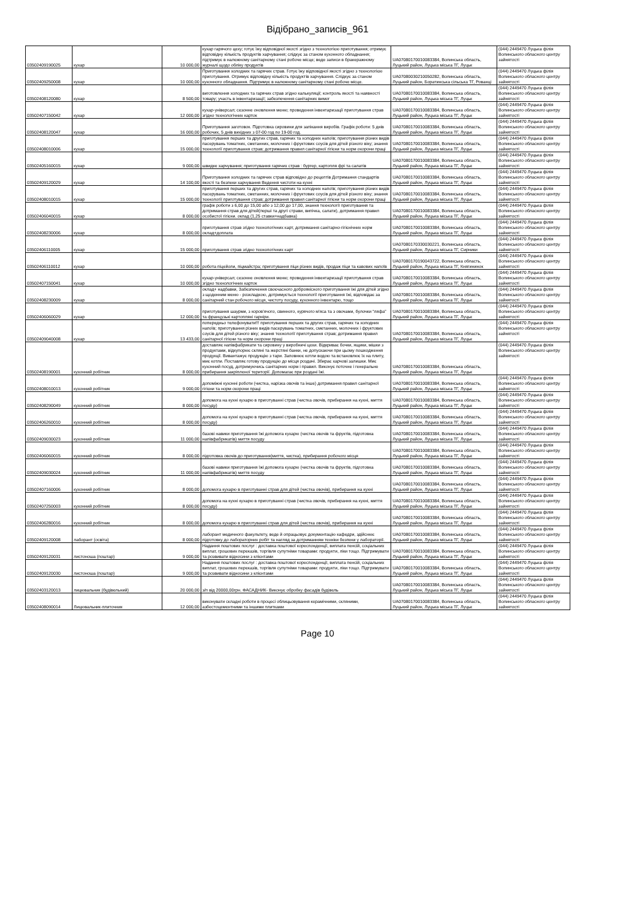Відібрано_записів_961
| 03502409190025 | кухар | 10 000,00 | кухар гарячого цеху; готує їжу відповідної якості згідно з технологією приготування; отримує відповідну кількість продуктів харчування; слідкує за станом кухонного обладнання; підтримує в належному санітарному стані робоче місце; веде записи в бракеражному журналі щодо обліку продуктів | UA07080170010083384, Волинська область, Луцький район, Луцька міська ТГ, Луцьк | (044) 2449470 Луцька філія Волинського обласного центру зайнятості |
| 03502409250008 | кухар | 10 000,00 | Приготування холодних та гарячих страв. Готує їжу відповідної якості згідно з технологією приготування. Отримує відповідну кількість продуктів харчування. Слідкує за станом кухонного обладнання. Підтримує в належному санітарному стані робоче місце. | UA07080030210050282, Волинська область, Луцький район, Боратинська сільська ТГ, Рованці | (044) 2449470 Луцька філія Волинського обласного центру зайнятості |
| 03502408120080 | кухар | 8 500,00 | виготовлення холодних та гарячих страв згідно калькуляції; контроль якості та наявності товару; участь в інвентаризації; забезпечення санітарних вимог | UA07080170010083384, Волинська область, Луцький район, Луцька міська ТГ, Луцьк | (044) 2449470 Луцька філія Волинського обласного центру зайнятості |
| 03502407150042 | кухар | 12 000,00 | кухар-універсал; сезонне оновлення меню; проведення інвентаризації приготування страв згідно технологічних карток | UA07080170010083384, Волинська область, Луцький район, Луцька міська ТГ, Луцьк | (044) 2449470 Луцька філія Волинського обласного центру зайнятості |
| 03502408120047 | кухар | 16 000,00 | Приготування заготовок. Підготовка сировини для запікання виробів. Графік роботи: 5 днів робочих, 5 днів вихідних з 07-00 год по 19-00 год. | UA07080170010083384, Волинська область, Луцький район, Луцька міська ТГ, Луцьк | (044) 2449470 Луцька філія Волинського обласного центру зайнятості |
| 03502408010006 | кухар | 15 000,00 | приготування перших та других страв, гарячих та холодних напоїв; приготування різних видів пасерувань томатних, сметанних, молочних і фруктових соусів для дітей різного віку; знання технології приготування страв; дотримання правил санітарної гігієни та норм охорони праці | UA07080170010083384, Волинська область, Луцький район, Луцька міська ТГ, Луцьк | (044) 2449470 Луцька філія Волинського обласного центру зайнятості |
| 03502405160015 | кухар | 9 000,00 | швидке харчування; приготування гарячих страв : бургер, картопля фрі та салатів | UA07080170010083384, Волинська область, Луцький район, Луцька міська ТГ, Луцьк | (044) 2449470 Луцька філія Волинського обласного центру зайнятості |
| 03502409120029 | кухар | 14 100,00 | Приготування холодних та гарячих страв відповідно до рецептів Дотримання стандартів якості та безпеки харчування Ведення чистоти на кухні | UA07080170010083384, Волинська область, Луцький район, Луцька міська ТГ, Луцьк | (044) 2449470 Луцька філія Волинського обласного центру зайнятості |
| 03502408010015 | кухар | 15 000,00 | приготування перших та других страв, гарячих та холодних напоїв; приготування різних видів пасерувань томатних, сметанних, молочних і фруктових соусів для дітей різного віку; знання технології приготування страв; дотримання правил санітарної гігієни та норм охорони праці | UA07080170010083384, Волинська область, Луцький район, Луцька міська ТГ, Луцьк | (044) 2449470 Луцька філія Волинського обласного центру зайнятості |
| 03502406040015 | кухар | 8 000,00 | графік роботи з 6,00 до 15,00 або з 12,00 до 17,00, знання технології приготування та дотримання страв для дітей(перші та другі страви, випічка, салати), дотримання правил особистої гігієни. оклад (1,25 ставки+надбавка) | UA07080170010083384, Волинська область, Луцький район, Луцька міська ТГ, Луцьк | (044) 2449470 Луцька філія Волинського обласного центру зайнятості |
| 03502408230006 | кухар | 8 000,00 | приготування страв згідно технологічних карт, дотримання санітарно-гігієнічних норм оклад+доплата | UA07080170010083384, Волинська область, Луцький район, Луцька міська ТГ, Луцьк | (044) 2449470 Луцька філія Волинського обласного центру зайнятості |
| 03502406110005 | кухар | 15 000,00 | приготування страв згідно технологічних карт | UA07080170330030221, Волинська область, Луцький район, Луцька міська ТГ, Сирники | (044) 2449470 Луцька філія Волинського обласного центру зайнятості |
| 03502406110012 | кухар | 10 000,00 | робота піцейоли, піцмайстра; приготування піци різних видів, продаж піци та кавових напоїв | UA07080170190043722, Волинська область, Луцький район, Луцька міська ТГ, Княгининок | (044) 2449470 Луцька філія Волинського обласного центру зайнятості |
| 03502407150041 | кухар | 10 000,00 | кухар-універсал; сезонне оновлення меню; проведення інвентаризації приготування страв згідно технологічних карток | UA07080170010083384, Волинська область, Луцький район, Луцька міська ТГ, Луцьк | (044) 2449470 Луцька філія Волинського обласного центру зайнятості |
| 03502408230009 | кухар | 8 000,00 | оклад+ надбавки, Забезпечення своєчасного доброякісного приготування їжі для дітей згідно з щоденним меню - розкладкою, дотримується технології приготування їжі, відповідає за санітарний стан робочого місця, чистоту посуду, кухонного інвентарю, тощо | UA07080170010083384, Волинська область, Луцький район, Луцька міська ТГ, Луцьк | (044) 2449470 Луцька філія Волинського обласного центру зайнятості |
| 03502406060029 | кухар | 12 000,00 | приготування шаурми, з коров'ячого, свинного, курячого м'яса та з овочами, булочки “ляфа” та французькі картопляні гарніри. | UA07080170010083384, Волинська область, Луцький район, Луцька міська ТГ, Луцьк | (044) 2449470 Луцька філія Волинського обласного центру зайнятості |
| 03502409040008 | кухар | 13 433,00 | попередньо телефонувати!!! приготування перших та других страв, гарячих та холодних напоїв; приготування різних видів пасерувань томатних, сметанних, молочних і фруктових соусів для дітей різного віку; знання технології приготування страв; дотримання правил санітарної гігієни та норм охорони праці | UA07080170010083384, Волинська область, Луцький район, Луцька міська ТГ, Луцьк | (044) 2449470 Луцька філія Волинського обласного центру зайнятості |
| 03502408190001 | кухонний робітник | 8 000,00 | доставляє напівфабрикати та сировину у виробничі цехи. Відкриває бочки, ящики, мішки з продуктами, відкупорює скляні та жерстяні банки, не допускаючи при цьому пошкодження продукції. Вивантажує продукцію з тари. Заповнює котли водою та встановлює їх на плиту, миє котли. Поставляє готову продукцію до місця роздачі. Збирає харчові залишки. Миє кухонний посуд, дотримуючись санітарних норм і правил. Виконує поточне і генеральне прибирання закріпленої території. Допомагає при роздачі їжі. | UA07080170010083384, Волинська область, Луцький район, Луцька міська ТГ, Луцьк | (044) 2449470 Луцька філія Волинського обласного центру зайнятості |
| 03502408010013 | кухонний робітник | 9 000,00 | допоміжні кухонні роботи (чистка, нарізка овочів та інше) дотримання правил санітарної гігієни та норм охорони праці | UA07080170010083384, Волинська область, Луцький район, Луцька міська ТГ, Луцьк | (044) 2449470 Луцька філія Волинського обласного центру зайнятості |
| 03502408290049 | кухонний робітник | 8 000,00 | допомога на кухні кухарю в приготуванні страв (чистка овочів, прибирання на кухні, миття посуду) | UA07080170010083384, Волинська область, Луцький район, Луцька міська ТГ, Луцьк | (044) 2449470 Луцька філія Волинського обласного центру зайнятості |
| 03502406260010 | кухонний робітник | 8 000,00 | допомога на кухні кухарю в приготуванні страв (чистка овочів, прибирання на кухні, миття посуду) | UA07080170010083384, Волинська область, Луцький район, Луцька міська ТГ, Луцьк | (044) 2449470 Луцька філія Волинського обласного центру зайнятості |
| 03502409030023 | кухонний робітник | 11 000,00 | базові навики приготування їжі допомога кухарю (чистка овочів та фруктів, підготовка напівфабрикатів) миття посуду | UA07080170010083384, Волинська область, Луцький район, Луцька міська ТГ, Луцьк | (044) 2449470 Луцька філія Волинського обласного центру зайнятості |
| 03502406060015 | кухонний робітник | 8 000,00 | підготовка овочів до приготування(миття, чистка), прибирання робочого місця | UA07080170010083384, Волинська область, Луцький район, Луцька міська ТГ, Луцьк | (044) 2449470 Луцька філія Волинського обласного центру зайнятості |
| 03502409030024 | кухонний робітник | 11 000,00 | базові навики приготування їжі допомога кухарю (чистка овочів та фруктів, підготовка напівфабрикатів) миття посуду | UA07080170010083384, Волинська область, Луцький район, Луцька міська ТГ, Луцьк | (044) 2449470 Луцька філія Волинського обласного центру зайнятості |
| 03502407160006 | кухонний робітник | 8 000,00 | допомога кухарю в приготуванні страв для дітей (чистка овочів), прибирання на кухні | UA07080170010083384, Волинська область, Луцький район, Луцька міська ТГ, Луцьк | (044) 2449470 Луцька філія Волинського обласного центру зайнятості |
| 03502407250003 | кухонний робітник | 8 000,00 | допомога на кухні кухарю в приготуванні страв (чистка овочів, прибирання на кухні, миття посуду) | UA07080170010083384, Волинська область, Луцький район, Луцька міська ТГ, Луцьк | (044) 2449470 Луцька філія Волинського обласного центру зайнятості |
| 03502406280016 | кухонний робітник | 8 000,00 | допомога кухарю в приготуванні страв для дітей (чистка овочів), прибирання на кухні | UA07080170010083384, Волинська область, Луцький район, Луцька міська ТГ, Луцьк | (044) 2449470 Луцька філія Волинського обласного центру зайнятості |
| 03502409120008 | лаборант (освіта) | 8 000,00 | лаборант медичного факультету, веде й опрацьовує документацію кафедри, здійснює підготовку до лабораторних робіт та нагляд за дотриманням техніки безпеки у лабораторії. | UA07080170010083384, Волинська область, Луцький район, Луцька міська ТГ, Луцьк | (044) 2449470 Луцька філія Волинського обласного центру зайнятості |
| 03502409120031 | листоноша (поштар) | 9 000,00 | Надання поштових послуг : доставка поштової кореспонденції, виплата пенсій, соціальних виплат, грошових переказів, торгівля супутніми товарами: продукти, ліки тощо. Підтримувати та розвивати відносини з клієнтами | UA07080170010083384, Волинська область, Луцький район, Луцька міська ТГ, Луцьк | (044) 2449470 Луцька філія Волинського обласного центру зайнятості |
| 03502409120030 | листоноша (поштар) | 9 000,00 | Надання поштових послуг : доставка поштової кореспонденції, виплата пенсій, соціальних виплат, грошових переказів, торгівля супутніми товарами: продукти, ліки тощо. Підтримувати та розвивати відносини з клієнтами | UA07080170010083384, Волинська область, Луцький район, Луцька міська ТГ, Луцьк | (044) 2449470 Луцька філія Волинського обласного центру зайнятості |
| 03502403120013 | лицювальник (будівельний) | 20 000,00 | з/п від 20000,00грн. ФАСАДНИК- Виконує обробку фасадів будівель | UA07080170010083384, Волинська область, Луцький район, Луцька міська ТГ, Луцьк | (044) 2449470 Луцька філія Волинського обласного центру зайнятості |
| 03502408090014 | Лицювальник-плиточник | 12 000,00 | виконувати складні роботи в процесі облицьовування керамічними, скляними, азбестоцементними та іншими плитками | UA07080170010083384, Волинська область, Луцький район, Луцька міська ТГ, Луцьк | (044) 2449470 Луцька філія Волинського обласного центру зайнятості |
Page 10